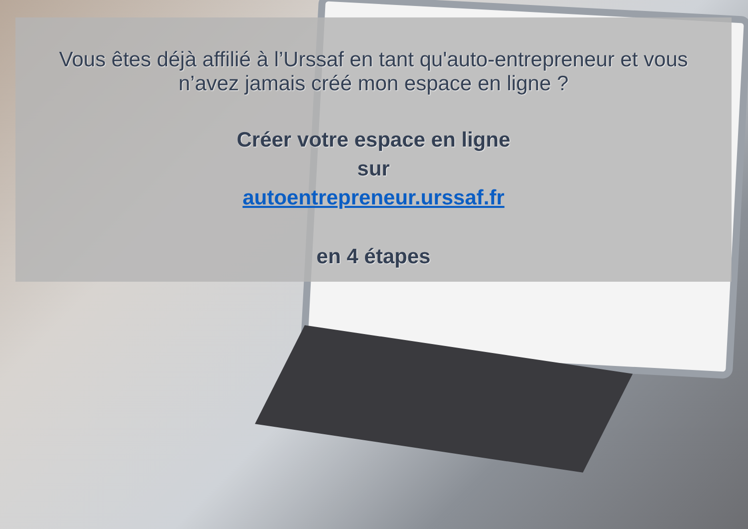Vous êtes déjà affilié à l’Urssaf en tant qu'auto-entrepreneur et vous n’avez jamais créé mon espace en ligne ?
Créer votre espace en ligne
sur
autoentrepreneur.urssaf.fr
en 4 étapes